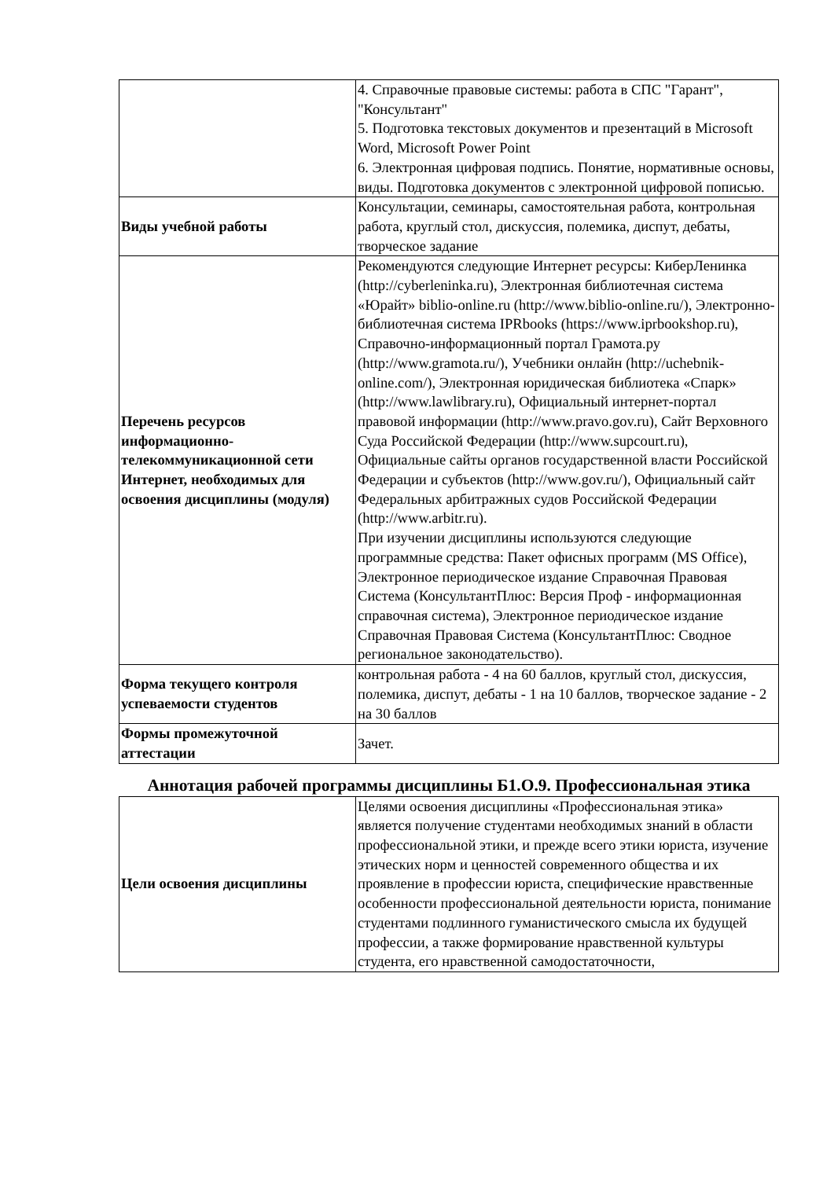| | 4. Справочные правовые системы: работа в СПС "Гарант", "Консультант" 5. Подготовка текстовых документов и презентаций в Microsoft Word, Microsoft Power Point 6. Электронная цифровая подпись. Понятие, нормативные основы, виды. Подготовка документов с электронной цифровой пописью. |
| Виды учебной работы | Консультации, семинары, самостоятельная работа, контрольная работа, круглый стол, дискуссия, полемика, диспут, дебаты, творческое задание |
| Перечень ресурсов информационно-телекоммуникационной сети Интернет, необходимых для освоения дисциплины (модуля) | Рекомендуются следующие Интернет ресурсы: КиберЛенинка (http://cyberleninka.ru), Электронная библиотечная система «Юрайт» biblio-online.ru (http://www.biblio-online.ru/), Электронно-библиотечная система IPRbooks (https://www.iprbookshop.ru), Справочно-информационный портал Грамота.ру (http://www.gramota.ru/), Учебники онлайн (http://uchebnik-online.com/), Электронная юридическая библиотека «Спарк» (http://www.lawlibrary.ru), Официальный интернет-портал правовой информации (http://www.pravo.gov.ru), Сайт Верховного Суда Российской Федерации (http://www.supcourt.ru), Официальные сайты органов государственной власти Российской Федерации и субъектов (http://www.gov.ru/), Официальный сайт Федеральных арбитражных судов Российской Федерации (http://www.arbitr.ru). При изучении дисциплины используются следующие программные средства: Пакет офисных программ (MS Office), Электронное периодическое издание Справочная Правовая Система (КонсультантПлюс: Версия Проф - информационная справочная система), Электронное периодическое издание Справочная Правовая Система (КонсультантПлюс: Сводное региональное законодательство). |
| Форма текущего контроля успеваемости студентов | контрольная работа - 4 на 60 баллов, круглый стол, дискуссия, полемика, диспут, дебаты - 1 на 10 баллов, творческое задание - 2 на 30 баллов |
| Формы промежуточной аттестации | Зачет. |
Аннотация рабочей программы дисциплины Б1.О.9. Профессиональная этика
| Цели освоения дисциплины | Целями освоения дисциплины «Профессиональная этика» является получение студентами необходимых знаний в области профессиональной этики, и прежде всего этики юриста, изучение этических норм и ценностей современного общества и их проявление в профессии юриста, специфические нравственные особенности профессиональной деятельности юриста, понимание студентами подлинного гуманистического смысла их будущей профессии, а также формирование нравственной культуры студента, его нравственной самодостаточности, |